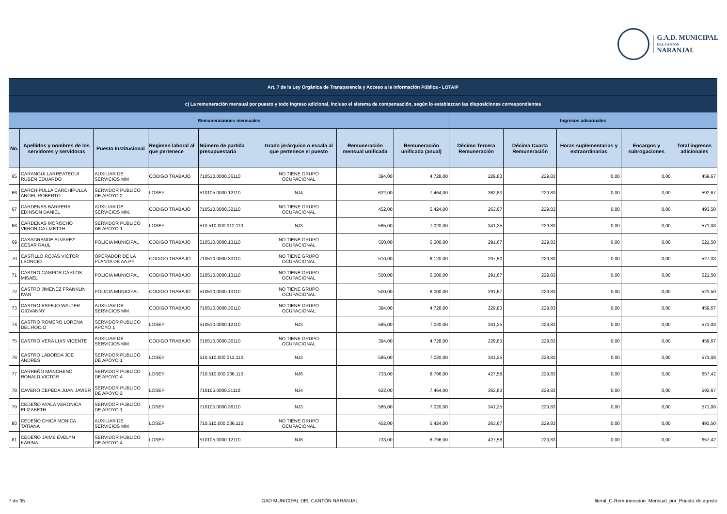G.A.D. MUNICIPAL
DEL CANTÓN
NARANJAL
| Art. 7 de la Ley Orgánica de Transparencia y Acceso a la Información Pública - LOTAIP | | | | | | | | | | | | |
| c) La remuneración mensual por puesto y todo ingreso adicional, incluso el sistema de compensación, según lo establezcan las disposiciones correspondientes | | | | | | | | | | | | |
| Remuneraciones mensuales | | | | | | | | Ingresos adicionales | | | | |
| No. | Apellidos y nombres de los servidores y servidoras | Puesto Institucional | Regimen laboral al que pertenece | Número de partida presupuestaria | Grado jerárquico o escala al que pertenece el puesto | Remuneración mensual unificada | Remuneración unificada (anual) | Décimo Tercera Remuneración | Décima Cuarta Remuneración | Horas suplementarias y extraordinarias | Encargos y subrogaciones | Total ingresos adicionales |
| 65 | CARANGUI LARREATEGUI RUBEN EDUARDO | AUXILIAR DE SERVICIOS MM | CODIGO TRABAJO | 710510.0000.36110 | NO TIENE GRUPO OCUPACIONAL | 394,00 | 4.728,00 | 229,83 | 229,83 | 0,00 | 0,00 | 459,67 |
| 66 | CARCHIPULLA CARCHIPULLA ANGEL ROBERTO | SERVIDOR PUBLICO DE APOYO 2 | LOSEP | 510105.0000.12110 | NJ4 | 622,00 | 7.464,00 | 362,83 | 229,83 | 0,00 | 0,00 | 592,67 |
| 67 | CARDENAS BARRERA EDINSON DANIEL | AUXILIAR DE SERVICIOS MM. | CODIGO TRABAJO | 710510.0000.32110 | NO TIENE GRUPO OCUPACIONAL | 452,00 | 5.424,00 | 263,67 | 229,83 | 0,00 | 0,00 | 493,50 |
| 68 | CARDENAS MOROCHO VERONICA LIZETTH | SERVIDOR PUBLICO DE APOYO 1 | LOSEP | 510.510.000.012.110 | NJ3 | 585,00 | 7.020,00 | 341,25 | 229,83 | 0,00 | 0,00 | 571,08 |
| 69 | CASAGRANDE ALVAREZ CESAR RAUL | POLICIA MUNICIPAL | CODIGO TRABAJO | 510510.0000.13110 | NO TIENE GRUPO OCUPACIONAL | 500,00 | 6.000,00 | 291,67 | 229,83 | 0,00 | 0,00 | 521,50 |
| 70 | CASTILLO ROJAS VICTOR LEONCIO | OPERADOR DE LA PLANTA DE AA.PP | CODIGO TRABAJO | 710510.0000.33110 | NO TIENE GRUPO OCUPACIONAL | 510,00 | 6.120,00 | 297,50 | 229,83 | 0,00 | 0,00 | 527,33 |
| 71 | CASTRO CAMPOS CARLOS MISAEL | POLICIA MUNICIPAL | CODIGO TRABAJO | 510510.0000.13110 | NO TIENE GRUPO OCUPACIONAL | 500,00 | 6.000,00 | 291,67 | 229,83 | 0,00 | 0,00 | 521,50 |
| 72 | CASTRO JIMENEZ FRANKLIN IVAN | POLICIA MUNICIPAL | CODIGO TRABAJO | 510510.0000.13110 | NO TIENE GRUPO OCUPACIONAL | 500,00 | 6.000,00 | 291,67 | 229,83 | 0,00 | 0,00 | 521,50 |
| 73 | CASTRO ESPEJO WALTER GIOVANNY | AUXILIAR DE SERVICIOS MM | CODIGO TRABAJO | 710510.0000.36110 | NO TIENE GRUPO OCUPACIONAL | 394,00 | 4.728,00 | 229,83 | 229,83 | 0,00 | 0,00 | 459,67 |
| 74 | CASTRO ROMERO LORENA DEL ROCIO | SERVIDOR PUBLICO APOYO 1 | LOSEP | 510510.0000.12110 | NJ3 | 585,00 | 7.020,00 | 341,25 | 229,83 | 0,00 | 0,00 | 571,08 |
| 75 | CASTRO VERA LUIS VICENTE | AUXILIAR DE SERVICIOS MM | CODIGO TRABAJO | 710510.0000.36110 | NO TIENE GRUPO OCUPACIONAL | 394,00 | 4.728,00 | 229,83 | 229,83 | 0,00 | 0,00 | 459,67 |
| 76 | CASTRO LABORDA JOE ANDRES | SERVIDOR PUBLICO DE APOYO 1 | LOSEP | 510.510.000.012.110 | NJ3 | 585,00 | 7.020,00 | 341,25 | 229,83 | 0,00 | 0,00 | 571,08 |
| 77 | CARREÑO MANCHENO RONALD VICTOR | SERVIDOR PUBLICO DE APOYO 4 | LOSEP | 710.510.000.036.110 | NJ6 | 733,00 | 8.796,00 | 427,58 | 229,83 | 0,00 | 0,00 | 657,42 |
| 78 | CAVERO CEPEDA JUAN JAVIER | SERVIDOR PUBLICO DE APOYO 2 | LOSEP | 710105.0000.31110 | NJ4 | 622,00 | 7.464,00 | 362,83 | 229,83 | 0,00 | 0,00 | 592,67 |
| 79 | CEDEÑO AYALA VERONICA ELIZABETH | SERVIDOR PUBLICO DE APOYO 1 | LOSEP | 710105.0000.36110 | NJ3 | 585,00 | 7.020,00 | 341,25 | 229,83 | 0,00 | 0,00 | 571,08 |
| 80 | CEDEÑO CHICA MONICA TATIANA | AUXILIAR DE SERVICIOS MM | LOSEP | 710.510.000.036.110 | NO TIENE GRUPO OCUPACIONAL | 452,00 | 5.424,00 | 263,67 | 229,83 | 0,00 | 0,00 | 493,50 |
| 81 | CEDEÑO JAIME EVELYN KARINA | SERVIDOR PUBLICO DE APOYO 4 | LOSEP | 510105.0000.12110 | NJ6 | 733,00 | 8.796,00 | 427,58 | 229,83 | 0,00 | 0,00 | 657,42 |
7 de 35 GAD MUNICIPAL DEL CANTÓN NARANJAL literal_C-Remuneracion_Mensual_por_Puesto.xls agosto